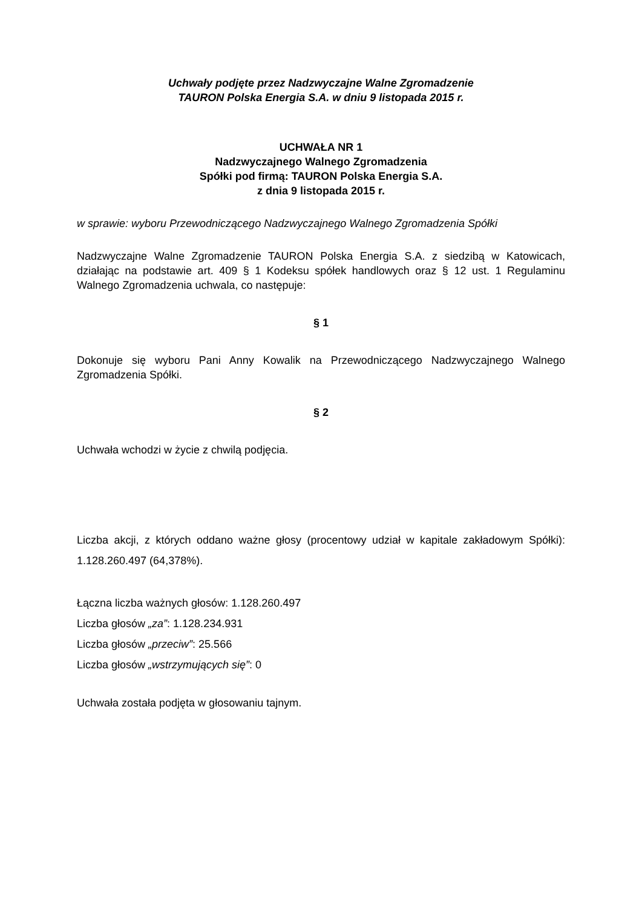Uchwały podjęte przez Nadzwyczajne Walne Zgromadzenie
TAURON Polska Energia S.A. w dniu 9 listopada 2015 r.
UCHWAŁA NR 1
Nadzwyczajnego Walnego Zgromadzenia
Spółki pod firmą: TAURON Polska Energia S.A.
z dnia 9 listopada 2015 r.
w sprawie: wyboru Przewodniczącego Nadzwyczajnego Walnego Zgromadzenia Spółki
Nadzwyczajne Walne Zgromadzenie TAURON Polska Energia S.A. z siedzibą w Katowicach, działając na podstawie art. 409 § 1 Kodeksu spółek handlowych oraz § 12 ust. 1 Regulaminu Walnego Zgromadzenia uchwala, co następuje:
§ 1
Dokonuje się wyboru Pani Anny Kowalik na Przewodniczącego Nadzwyczajnego Walnego Zgromadzenia Spółki.
§ 2
Uchwała wchodzi w życie z chwilą podjęcia.
Liczba akcji, z których oddano ważne głosy (procentowy udział w kapitale zakładowym Spółki): 1.128.260.497 (64,378%).
Łączna liczba ważnych głosów: 1.128.260.497
Liczba głosów „za”: 1.128.234.931
Liczba głosów „przeciw”: 25.566
Liczba głosów „wstrzymujących się”: 0
Uchwała została podjęta w głosowaniu tajnym.